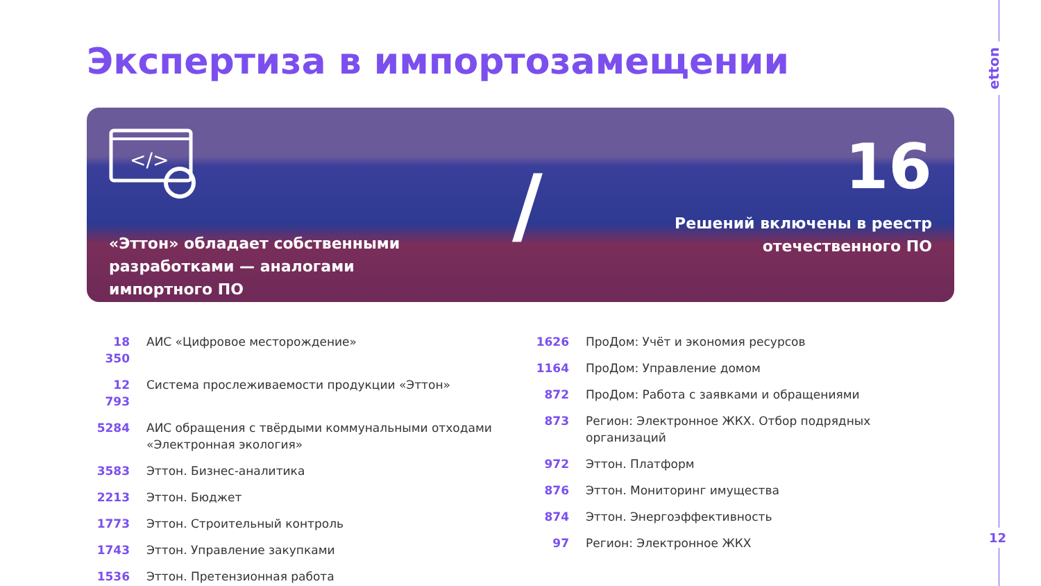Экспертиза в импортозамещении
</>
«Эттон» обладает собственными разработками — аналогами импортного ПО
/
16
Решений включены в реестр отечественного ПО
18 350 АИС «Цифровое месторождение»
12 793 Система прослеживаемости продукции «Эттон»
5284 АИС обращения с твёрдыми коммунальными отходами «Электронная экология»
3583 Эттон. Бизнес-аналитика
2213 Эттон. Бюджет
1773 Эттон. Строительный контроль
1743 Эттон. Управление закупками
1536 Эттон. Претензионная работа
1626 ПроДом: Учёт и экономия ресурсов
1164 ПроДом: Управление домом
872 ПроДом: Работа с заявками и обращениями
873 Регион: Электронное ЖКХ. Отбор подрядных организаций
972 Эттон. Платформ
876 Эттон. Мониторинг имущества
874 Эттон. Энергоэффективность
97 Регион: Электронное ЖКХ
etton
12